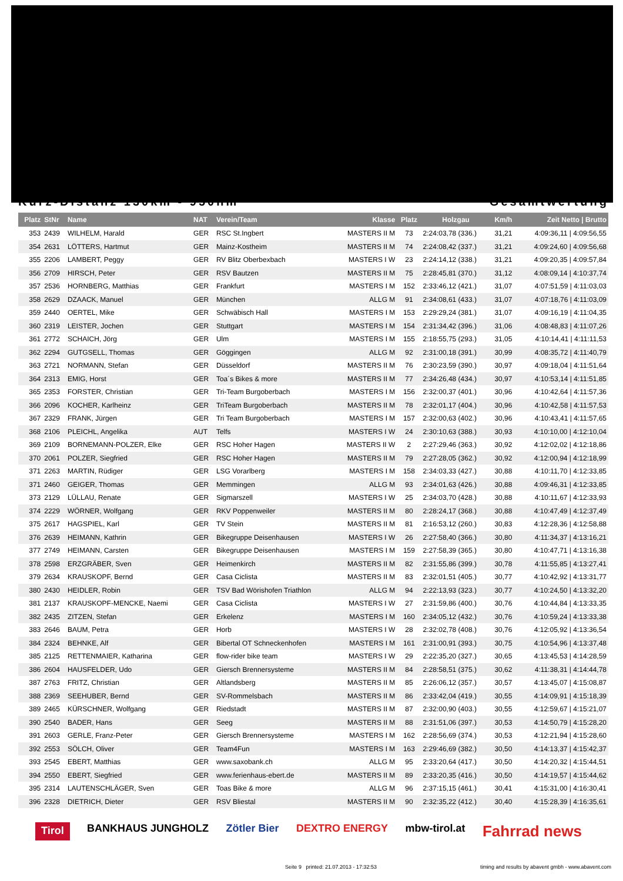Kurz-Distanz 130km - 950hm Gesamtwertung
| Platz | StNr | Name | NAT | Verein/Team | Klasse | Platz | Holzgau | Km/h | Zeit Netto / Brutto |
| --- | --- | --- | --- | --- | --- | --- | --- | --- | --- |
| 353 | 2439 | WILHELM, Harald | GER | RSC St.Ingbert | MASTERS II M | 73 | 2:24:03,78 (336.) | 31,21 | 4:09:36,11 / 4:09:56,55 |
| 354 | 2631 | LÖTTERS, Hartmut | GER | Mainz-Kostheim | MASTERS II M | 74 | 2:24:08,42 (337.) | 31,21 | 4:09:24,60 / 4:09:56,68 |
| 355 | 2206 | LAMBERT, Peggy | GER | RV Blitz Oberbexbach | MASTERS I W | 23 | 2:24:14,12 (338.) | 31,21 | 4:09:20,35 / 4:09:57,84 |
| 356 | 2709 | HIRSCH, Peter | GER | RSV Bautzen | MASTERS II M | 75 | 2:28:45,81 (370.) | 31,12 | 4:08:09,14 / 4:10:37,74 |
| 357 | 2536 | HORNBERG, Matthias | GER | Frankfurt | MASTERS I M | 152 | 2:33:46,12 (421.) | 31,07 | 4:07:51,59 / 4:11:03,03 |
| 358 | 2629 | DZAACK, Manuel | GER | München | ALLG M | 91 | 2:34:08,61 (433.) | 31,07 | 4:07:18,76 / 4:11:03,09 |
| 359 | 2440 | OERTEL, Mike | GER | Schwäbisch Hall | MASTERS I M | 153 | 2:29:29,24 (381.) | 31,07 | 4:09:16,19 / 4:11:04,35 |
| 360 | 2319 | LEISTER, Jochen | GER | Stuttgart | MASTERS I M | 154 | 2:31:34,42 (396.) | 31,06 | 4:08:48,83 / 4:11:07,26 |
| 361 | 2772 | SCHAICH, Jörg | GER | Ulm | MASTERS I M | 155 | 2:18:55,75 (293.) | 31,05 | 4:10:14,41 / 4:11:11,53 |
| 362 | 2294 | GUTGSELL, Thomas | GER | Göggingen | ALLG M | 92 | 2:31:00,18 (391.) | 30,99 | 4:08:35,72 / 4:11:40,79 |
| 363 | 2721 | NORMANN, Stefan | GER | Düsseldorf | MASTERS II M | 76 | 2:30:23,59 (390.) | 30,97 | 4:09:18,04 / 4:11:51,64 |
| 364 | 2313 | EMIG, Horst | GER | Toa´s Bikes & more | MASTERS II M | 77 | 2:34:26,48 (434.) | 30,97 | 4:10:53,14 / 4:11:51,85 |
| 365 | 2353 | FORSTER, Christian | GER | Tri-Team Burgoberbach | MASTERS I M | 156 | 2:32:00,37 (401.) | 30,96 | 4:10:42,64 / 4:11:57,36 |
| 366 | 2096 | KOCHER, Karlheinz | GER | TriTeam Burgoberbach | MASTERS II M | 78 | 2:32:01,17 (404.) | 30,96 | 4:10:42,58 / 4:11:57,53 |
| 367 | 2329 | FRANK, Jürgen | GER | Tri Team Burgoberbach | MASTERS I M | 157 | 2:32:00,63 (402.) | 30,96 | 4:10:43,41 / 4:11:57,65 |
| 368 | 2106 | PLEICHL, Angelika | AUT | Telfs | MASTERS I W | 24 | 2:30:10,63 (388.) | 30,93 | 4:10:10,00 / 4:12:10,04 |
| 369 | 2109 | BORNEMANN-POLZER, Elke | GER | RSC Hoher Hagen | MASTERS II W | 2 | 2:27:29,46 (363.) | 30,92 | 4:12:02,02 / 4:12:18,86 |
| 370 | 2061 | POLZER, Siegfried | GER | RSC Hoher Hagen | MASTERS II M | 79 | 2:27:28,05 (362.) | 30,92 | 4:12:00,94 / 4:12:18,99 |
| 371 | 2263 | MARTIN, Rüdiger | GER | LSG Vorarlberg | MASTERS I M | 158 | 2:34:03,33 (427.) | 30,88 | 4:10:11,70 / 4:12:33,85 |
| 371 | 2460 | GEIGER, Thomas | GER | Memmingen | ALLG M | 93 | 2:34:01,63 (426.) | 30,88 | 4:09:46,31 / 4:12:33,85 |
| 373 | 2129 | LÜLLAU, Renate | GER | Sigmarszell | MASTERS I W | 25 | 2:34:03,70 (428.) | 30,88 | 4:10:11,67 / 4:12:33,93 |
| 374 | 2229 | WÖRNER, Wolfgang | GER | RKV Poppenweiler | MASTERS II M | 80 | 2:28:24,17 (368.) | 30,88 | 4:10:47,49 / 4:12:37,49 |
| 375 | 2617 | HAGSPIEL, Karl | GER | TV Stein | MASTERS II M | 81 | 2:16:53,12 (260.) | 30,83 | 4:12:28,36 / 4:12:58,88 |
| 376 | 2639 | HEIMANN, Kathrin | GER | Bikegruppe Deisenhausen | MASTERS I W | 26 | 2:27:58,40 (366.) | 30,80 | 4:11:34,37 / 4:13:16,21 |
| 377 | 2749 | HEIMANN, Carsten | GER | Bikegruppe Deisenhausen | MASTERS I M | 159 | 2:27:58,39 (365.) | 30,80 | 4:10:47,71 / 4:13:16,38 |
| 378 | 2598 | ERZGRÄBER, Sven | GER | Heimenkirch | MASTERS II M | 82 | 2:31:55,86 (399.) | 30,78 | 4:11:55,85 / 4:13:27,41 |
| 379 | 2634 | KRAUSKOPF, Bernd | GER | Casa Ciclista | MASTERS II M | 83 | 2:32:01,51 (405.) | 30,77 | 4:10:42,92 / 4:13:31,77 |
| 380 | 2430 | HEIDLER, Robin | GER | TSV Bad Wörishofen Triathlon | ALLG M | 94 | 2:22:13,93 (323.) | 30,77 | 4:10:24,50 / 4:13:32,20 |
| 381 | 2137 | KRAUSKOPF-MENCKE, Naemi | GER | Casa Ciclista | MASTERS I W | 27 | 2:31:59,86 (400.) | 30,76 | 4:10:44,84 / 4:13:33,35 |
| 382 | 2435 | ZITZEN, Stefan | GER | Erkelenz | MASTERS I M | 160 | 2:34:05,12 (432.) | 30,76 | 4:10:59,24 / 4:13:33,38 |
| 383 | 2646 | BAUM, Petra | GER | Horb | MASTERS I W | 28 | 2:32:02,78 (408.) | 30,76 | 4:12:05,92 / 4:13:36,54 |
| 384 | 2324 | BEHNKE, Alf | GER | Bibertal OT Schneckenhofen | MASTERS I M | 161 | 2:31:00,91 (393.) | 30,75 | 4:10:54,96 / 4:13:37,48 |
| 385 | 2125 | RETTENMAIER, Katharina | GER | flow-rider bike team | MASTERS I W | 29 | 2:22:35,20 (327.) | 30,65 | 4:13:45,53 / 4:14:28,59 |
| 386 | 2604 | HAUSFELDER, Udo | GER | Giersch Brennersysteme | MASTERS II M | 84 | 2:28:58,51 (375.) | 30,62 | 4:11:38,31 / 4:14:44,78 |
| 387 | 2763 | FRITZ, Christian | GER | Altlandsberg | MASTERS II M | 85 | 2:26:06,12 (357.) | 30,57 | 4:13:45,07 / 4:15:08,87 |
| 388 | 2369 | SEEHUBER, Bernd | GER | SV-Rommelsbach | MASTERS II M | 86 | 2:33:42,04 (419.) | 30,55 | 4:14:09,91 / 4:15:18,39 |
| 389 | 2465 | KÜRSCHNER, Wolfgang | GER | Riedstadt | MASTERS II M | 87 | 2:32:00,90 (403.) | 30,55 | 4:12:59,67 / 4:15:21,07 |
| 390 | 2540 | BADER, Hans | GER | Seeg | MASTERS II M | 88 | 2:31:51,06 (397.) | 30,53 | 4:14:50,79 / 4:15:28,20 |
| 391 | 2603 | GERLE, Franz-Peter | GER | Giersch Brennersysteme | MASTERS I M | 162 | 2:28:56,69 (374.) | 30,53 | 4:12:21,94 / 4:15:28,60 |
| 392 | 2553 | SÖLCH, Oliver | GER | Team4Fun | MASTERS I M | 163 | 2:29:46,69 (382.) | 30,50 | 4:14:13,37 / 4:15:42,37 |
| 393 | 2545 | EBERT, Matthias | GER | www.saxobank.ch | ALLG M | 95 | 2:33:20,64 (417.) | 30,50 | 4:14:20,32 / 4:15:44,51 |
| 394 | 2550 | EBERT, Siegfried | GER | www.ferienhaus-ebert.de | MASTERS II M | 89 | 2:33:20,35 (416.) | 30,50 | 4:14:19,57 / 4:15:44,62 |
| 395 | 2314 | LAUTENSCHLÄGER, Sven | GER | Toas Bike & more | ALLG M | 96 | 2:37:15,15 (461.) | 30,41 | 4:15:31,00 / 4:16:30,41 |
| 396 | 2328 | DIETRICH, Dieter | GER | RSV Bliestal | MASTERS II M | 90 | 2:32:35,22 (412.) | 30,40 | 4:15:28,39 / 4:16:35,61 |
Tirol BANKHAUS JUNGHOLZ Zötler Bier DEXTRO ENERGY mbw-tirol.at Fahrrad news
Seite 9 printed: 21.07.2013 - 17:32:53 timing and results by abavent gmbh - www.abavent.com